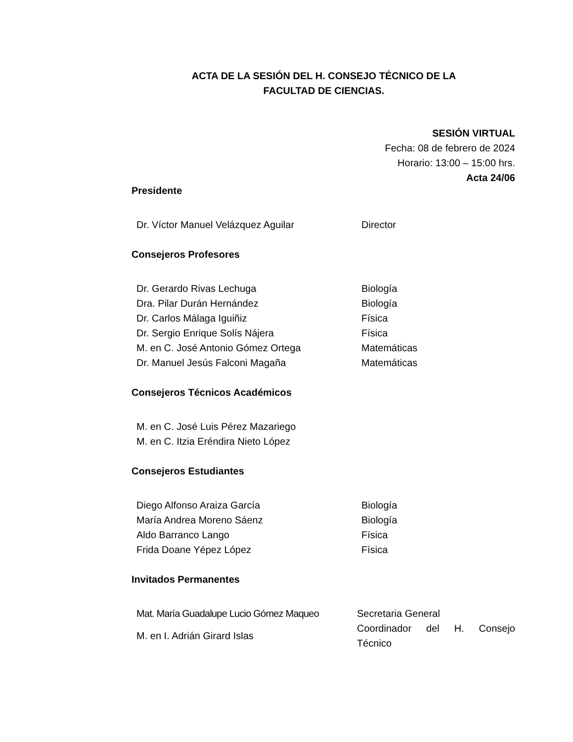ACTA DE LA SESIÓN DEL H. CONSEJO TÉCNICO DE LA
FACULTAD DE CIENCIAS.
SESIÓN VIRTUAL
Fecha: 08 de febrero de 2024
Horario: 13:00 – 15:00 hrs.
Acta 24/06
Presidente
| Dr. Víctor Manuel Velázquez Aguilar | Director |
Consejeros Profesores
| Dr. Gerardo Rivas Lechuga | Biología |
| Dra. Pilar Durán Hernández | Biología |
| Dr. Carlos Málaga Iguiñiz | Física |
| Dr. Sergio Enrique Solís Nájera | Física |
| M. en C. José Antonio Gómez Ortega | Matemáticas |
| Dr. Manuel Jesús Falconi Magaña | Matemáticas |
Consejeros Técnicos Académicos
| M. en C. José Luis Pérez Mazariego | |
| M. en C. Itzia Eréndira Nieto López | |
Consejeros Estudiantes
| Diego Alfonso Araiza García | Biología |
| María Andrea Moreno Sáenz | Biología |
| Aldo Barranco Lango | Física |
| Frida Doane Yépez López | Física |
Invitados Permanentes
| Mat. María Guadalupe Lucio Gómez Maqueo | Secretaria General |
| M. en I. Adrián Girard Islas | Coordinador del H. Consejo Técnico |